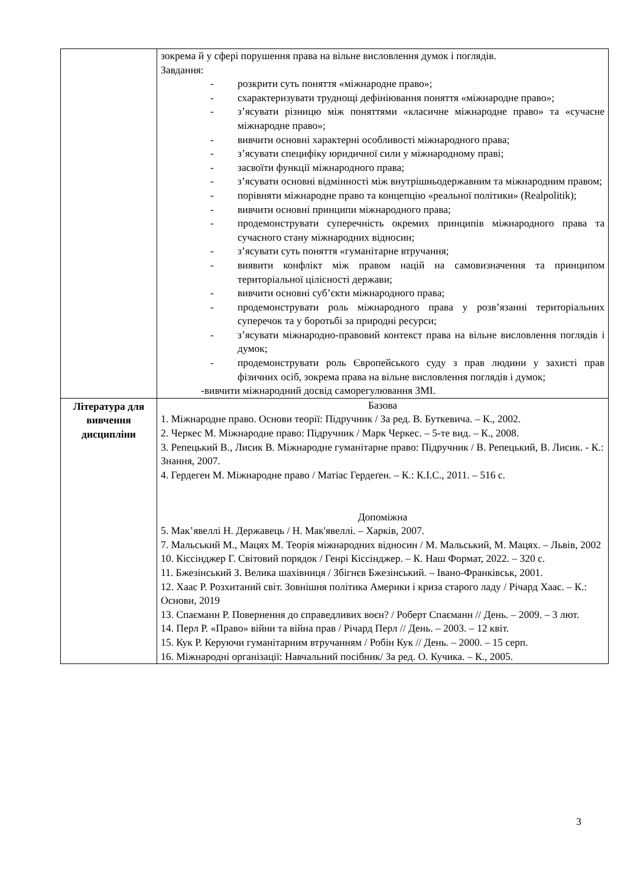| | зокрема й у сфері порушення права на вільне висловлення думок і поглядів. Завдання: - розкрити суть поняття «міжнародне право»; - схарактеризувати труднощі дефініювання поняття «міжнародне право»; - з’ясувати різницю між поняттями «класичне міжнародне право» та «сучасне міжнародне право»; - вивчити основні характерні особливості міжнародного права; - з’ясувати специфіку юридичної сили у міжнародному праві; - засвоїти функції міжнародного права; - з’ясувати основні відмінності між внутрішньодержавним та міжнародним правом; - порівняти міжнародне право та концепцію «реальної політики» (Realpolitik); - вивчити основні принципи міжнародного права; - продемонструвати суперечність окремих принципів міжнародного права та сучасного стану міжнародних відносин; - з’ясувати суть поняття «гуманітарне втручання; - виявити конфлікт між правом націй на самовизначення та принципом територіальної цілісності держави; - вивчити основні суб’єкти міжнародного права; - продемонструвати роль міжнародного права у розв’язанні територіальних суперечок та у боротьбі за природні ресурси; - з’ясувати міжнародно-правовий контекст права на вільне висловлення поглядів і думок; - продемонструвати роль Європейського суду з прав людини у захисті прав фізичних осіб, зокрема права на вільне висловлення поглядів і думок; -вивчити міжнародний досвід саморегулювання ЗМІ. |
| Література для вивчення дисципліни | Базова 1. Міжнародне право. Основи теорії: Підручник / За ред. В. Буткевича. – К., 2002. 2. Черкес М. Міжнародне право: Підручник / Марк Черкес. – 5-те вид. – К., 2008. 3. Репецький В., Лисик В. Міжнародне гуманітарне право: Підручник / В. Репецький, В. Лисик. - К.: Знання, 2007. 4. Гердеген М. Міжнародне право / Матіас Гердеґен. – К.: К.І.С., 2011. – 516 с. Допоміжна 5. Мак’явеллі Н. Державець / Н. Мак'явеллі. – Харків, 2007. 7. Мальський М., Мацях М. Теорія міжнародних відносин / М. Мальський, М. Мацях. – Львів, 2002 10. Кіссінджер Г. Світовий порядок / Генрі Кіссінджер. – К. Наш Формат, 2022. – 320 с. 11. Бжезінський З. Велика шахівниця / Збігнєв Бжезінський. – Івано-Франківськ, 2001. 12. Хаас Р. Розхитаний світ. Зовнішня політика Америки і криза старого ладу / Річард Хаас. – К.: Основи, 2019 13. Спаєманн Р. Повернення до справедливих воєн? / Роберт Спаєманн // День. – 2009. – 3 лют. 14. Перл Р. «Право» війни та війна прав / Річард Перл // День. – 2003. – 12 квіт. 15. Кук Р. Керуючи гуманітарним втручанням / Робін Кук // День. – 2000. – 15 серп. 16. Міжнародні організації: Навчальний посібник/ За ред. О. Кучика. – К., 2005. |
3